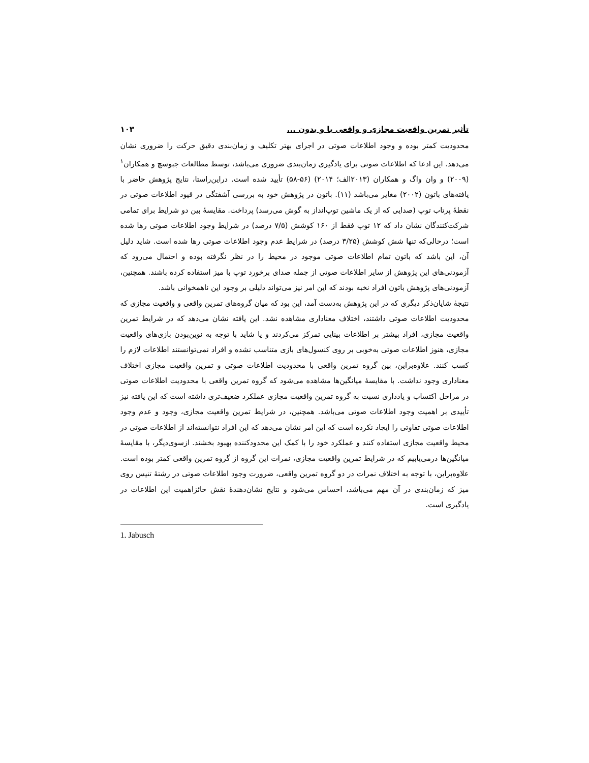تأثیر تمرین واقعیت مجازی و واقعی با و بدون ... ۱۰۳
محدودیت کمتر بوده و وجود اطلاعات صوتی در اجرای بهتر تکلیف و زمان‌بندی دقیق حرکت را ضروری نشان می‌دهد. این ادعا که اطلاعات صوتی برای یادگیری زمان‌بندی ضروری می‌باشد، توسط مطالعات جبوسچ و همکاران<sup>۱</sup> (۲۰۰۹) و وان واگ و همکاران (۲۰۱۳الف؛ ۲۰۱۴) (۵۶-۵۸) تأیید شده است. دراین‌راستا، نتایج پژوهش حاضر با یافته‌های باتون (۲۰۰۲) مغایر می‌باشد (۱۱). باتون در پژوهش خود به بررسی آشفتگی در قیود اطلاعات صوتی در نقطهٔ پرتاب توپ (صدایی که از یک ماشین توپ‌انداز به گوش می‌رسد) پرداخت. مقایسهٔ بین دو شرایط برای تمامی شرکت‌کنندگان نشان داد که ۱۲ توپ فقط از ۱۶۰ کوشش (۷/۵ درصد) در شرایط وجود اطلاعات صوتی رها شده است؛ درحالی‌که تنها شش کوشش (۳/۲۵ درصد) در شرایط عدم وجود اطلاعات صوتی رها شده است. شاید دلیل آن، این باشد که باتون تمام اطلاعات صوتی موجود در محیط را در نظر نگرفته بوده و احتمال می‌رود که آزمودنی‌های این پژوهش از سایر اطلاعات صوتی از جمله صدای برخورد توپ با میز استفاده کرده باشند. همچنین، آزمودنی‌های پژوهش باتون افراد نخبه بودند که این امر نیز می‌تواند دلیلی بر وجود این ناهمخوانی باشد.
نتیجهٔ شایان‌ذکر دیگری که در این پژوهش به‌دست آمد، این بود که میان گروه‌های تمرین واقعی و واقعیت مجازی که محدودیت اطلاعات صوتی داشتند، اختلاف معناداری مشاهده نشد. این یافته نشان می‌دهد که در شرایط تمرین واقعیت مجازی، افراد بیشتر بر اطلاعات بینایی تمرکز می‌کردند و یا شاید با توجه به نوین‌بودن بازی‌های واقعیت مجازی، هنوز اطلاعات صوتی به‌خوبی بر روی کنسول‌های بازی متناسب نشده و افراد نمی‌توانستند اطلاعات لازم را کسب کنند. علاوه‌براین، بین گروه تمرین واقعی با محدودیت اطلاعات صوتی و تمرین واقعیت مجازی اختلاف معناداری وجود نداشت. با مقایسهٔ میانگین‌ها مشاهده می‌شود که گروه تمرین واقعی با محدودیت اطلاعات صوتی در مراحل اکتساب و یادداری نسبت به گروه تمرین واقعیت مجازی عملکرد ضعیف‌تری داشته است که این یافته نیز تأییدی بر اهمیت وجود اطلاعات صوتی می‌باشد. همچنین، در شرایط تمرین واقعیت مجازی، وجود و عدم وجود اطلاعات صوتی تفاوتی را ایجاد نکرده است که این امر نشان می‌دهد که این افراد نتوانسته‌اند از اطلاعات صوتی در محیط واقعیت مجازی استفاده کنند و عملکرد خود را با کمک این محدودکننده بهبود بخشند. ازسوی‌دیگر، با مقایسهٔ میانگین‌ها درمی‌یابیم که در شرایط تمرین واقعیت مجازی، نمرات این گروه از گروه تمرین واقعی کمتر بوده است. علاوه‌براین، با توجه به اختلاف نمرات در دو گروه تمرین واقعی، ضرورت وجود اطلاعات صوتی در رشتهٔ تنیس روی میز که زمان‌بندی در آن مهم می‌باشد، احساس می‌شود و نتایج نشان‌دهندهٔ نقش حائزاهمیت این اطلاعات در یادگیری است.
1. Jabusch